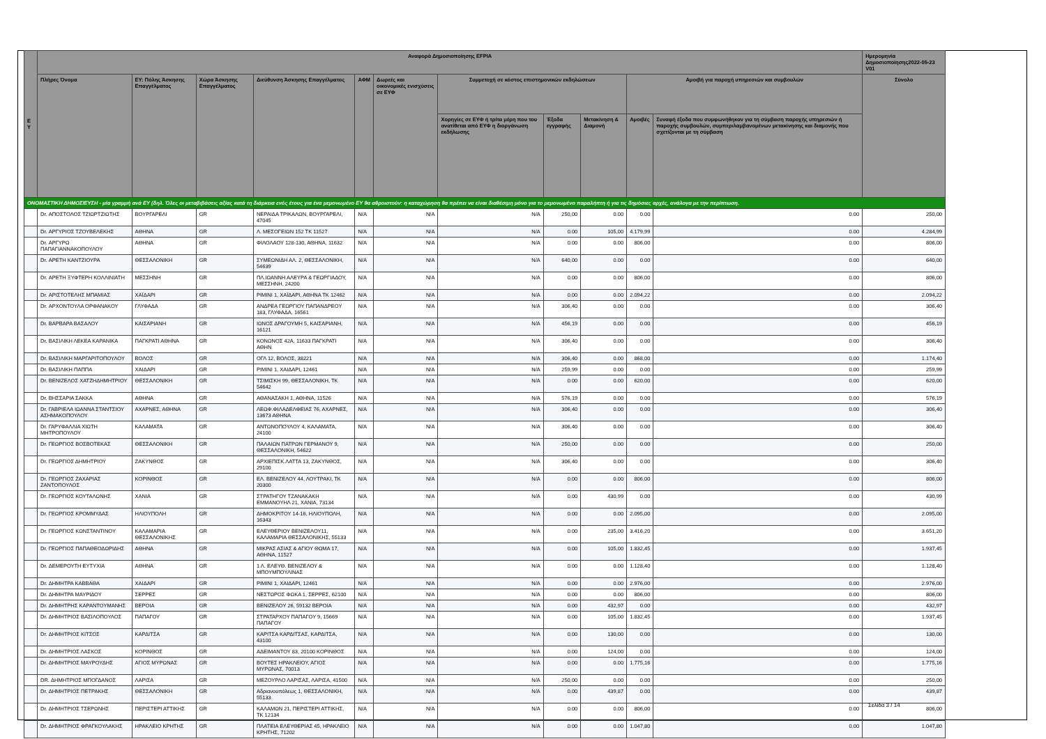| Ε Υ | Αναφορά Δημοσιοποίησης EFPIA | | | | | | | | | | | Ημερομηνία Δημοσιοποίησης2022-05-23 V01 |
| --- | --- | --- | --- | --- | --- | --- | --- | --- | --- | --- | --- | --- |
| | Πλήρες Όνομα | ΕΥ: Πόλης Άσκησης Επαγγέλματος | Χώρα Άσκησης Επαγγέλματος | Διεύθυνση Άσκησης Επαγγέλματος | ΑΦΜ | Δωρεές και οικονομικές ενισχύσεις σε ΕΥΦ | Συμμετοχή σε κόστος επιστημονικών εκδηλώσεων | | | Αμοιβή για παροχή υπηρεσιών και συμβουλών | | Σύνολο |
| | | | | | | | Χορηγίες σε ΕΥΦ ή τρίτα μέρη που του ανατίθεται από ΕΥΦ η διοργάνωση εκδήλωσης | Έξοδα εγγραφής | Μετακίνηση & Διαμονή | Αμοιβές | Συναφή έξοδα που συμφωνήθηκαν για τη σύμβαση παροχής υπηρεσιών ή παροχής συμβουλών, συμπεριλαμβανομένων μετακίνησης και διαμονής που σχετίζονται με τη σύμβαση | |
| ΟΝΟΜΑΣΤΙΚΗ ΔΗΜΟΣΙΕΥΣΗ - μία γραμμή ανά ΕΥ (δηλ. Όλες οι μεταβιβάσεις αξίας κατά τη διάρκεια ενός έτους για ένα μεμονωμένο ΕΥ θα αθροιστούν: η καταχώρηση θα πρέπει να είναι διαθέσιμη μόνο για το μεμονωμένο παραλήπτη ή για τις δημόσιες αρχές, ανάλογα με την περίπτωση. | | | | | | | | | | | | |
| | Dr. ΑΠΟΣΤΟΛΟΣ ΤΖΙΩΡΤΖΙΩΤΗΣ | ΒΟΥΡΓΑΡΕΛΙ | GR | ΝΕΡΑΙΔΑ ΤΡΙΚΑΛΩΝ, ΒΟΥΡΓΑΡΕΛΙ, 47045 | N/A | N/A | N/A | 250,00 | 0.00 | 0.00 | 0.00 | 250,00 |
| | Dr. ΑΡΓΥΡΙΟΣ ΤΖΟΥΒΕΛΕΚΗΣ | ΑΘΗΝΑ | GR | Λ. ΜΕΣΟΓΕΙΩΝ 152 ΤΚ 11527 | N/A | N/A | N/A | 0.00 | 105,00 | 4.179,99 | 0.00 | 4.284,99 |
| | Dr. ΑΡΓΥΡΩ ΠΑΠΑΓΙΑΝΝΑΚΟΠΟΥΛΟΥ | ΑΘΗΝΑ | GR | ΦΙΛΟΛΑΟΥ 128-130, ΑΘΗΝΑ, 11632 | N/A | N/A | N/A | 0.00 | 0.00 | 806,00 | 0.00 | 806,00 |
| | Dr. ΑΡΕΤΗ ΚΑΝΤΖΙΟΥΡΑ | ΘΕΣΣΑΛΟΝΙΚΗ | GR | ΣΥΜΕΩΝΙΔΗ ΑΛ. 2, ΘΕΣΣΑΛΟΝΙΚΗ, 54639 | N/A | N/A | N/A | 640,00 | 0.00 | 0.00 | 0.00 | 640,00 |
| | Dr. ΑΡΕΤΗ ΞΥΦΤΕΡΗ ΚΟΛΛΙΝΙΑΤΗ | ΜΕΣΣΗΝΗ | GR | ΠΛ.ΙΩΑΝΝΗ ΑΛΕΥΡΑ & ΓΕΩΡΓΙΑΔΟΥ, ΜΕΣΣΗΝΗ, 24200 | N/A | N/A | N/A | 0.00 | 0.00 | 806,00 | 0.00 | 806,00 |
| | Dr. ΑΡΙΣΤΟΤΕΛΗΣ ΜΠΑΜΙΑΣ | ΧΑΪΔΑΡΙ | GR | ΡΙΜΙΝΙ 1, ΧΑΪΔΑΡΙ, ΑΘΗΝΑ ΤΚ 12462 | N/A | N/A | N/A | 0.00 | 0.00 | 2.094,22 | 0.00 | 2.094,22 |
| | Dr. ΑΡΧΟΝΤΟΥΛΑ ΟΡΦΑΝΑΚΟΥ | ΓΛΥΦΑΔΑ | GR | ΑΝΔΡΕΑ ΓΕΩΡΓΙΟΥ ΠΑΠΑΝΔΡΕΟΥ 183, ΓΛΥΦΑΔΑ, 16561 | N/A | N/A | N/A | 306,40 | 0.00 | 0.00 | 0.00 | 306,40 |
| | Dr. ΒΑΡΒΑΡΑ ΒΑΣΑΛΟΥ | ΚΑΙΣΑΡΙΑΝΗ | GR | ΙΩΝΟΣ ΔΡΑΓΟΥΜΗ 5, ΚΑΙΣΑΡΙΑΝΗ, 16121 | N/A | N/A | N/A | 456,19 | 0.00 | 0.00 | 0.00 | 456,19 |
| | Dr. ΒΑΣΙΛΙΚΗ ΛΕΚΕΑ ΚΑΡΑΝΙΚΑ | ΠΑΓΚΡΑΤΙ ΑΘΗΝΑ | GR | ΚΟΝΩΝΟΣ 42Α, 11633 ΠΑΓΚΡΑΤΙ ΑΘΗΝ | N/A | N/A | N/A | 306,40 | 0.00 | 0.00 | 0.00 | 306,40 |
| | Dr. ΒΑΣΙΛΙΚΗ ΜΑΡΓΑΡΙΤΟΠΟΥΛΟΥ | ΒΟΛΟΣ | GR | ΟΓΛ 12, ΒΟΛΟΣ, 38221 | N/A | N/A | N/A | 306,40 | 0.00 | 868,00 | 0.00 | 1.174,40 |
| | Dr. ΒΑΣΙΛΙΚΗ ΠΑΠΠΑ | ΧΑΙΔΑΡΙ | GR | ΡΙΜΙΝΙ 1, ΧΑΙΔΑΡΙ, 12461 | N/A | N/A | N/A | 259,99 | 0.00 | 0.00 | 0.00 | 259,99 |
| | Dr. ΒΕΝΙΖΕΛΟΣ ΧΑΤΖΗΔΗΜΗΤΡΙΟΥ | ΘΕΣΣΑΛΟΝΙΚΗ | GR | ΤΣΙΜΙΣΚΗ 99, ΘΕΣΣΑΛΟΝΙΚΗ, ΤΚ 54642 | N/A | N/A | N/A | 0.00 | 0.00 | 620,00 | 0.00 | 620,00 |
| | Dr. ΒΗΣΣΑΡΙΑ ΣΑΚΚΑ | ΑΘΗΝΑ | GR | ΑΘΑΝΑΣΑΚΗ 1, ΑΘΗΝΑ, 11526 | N/A | N/A | N/A | 576,19 | 0.00 | 0.00 | 0.00 | 576,19 |
| | Dr. ΓΑΒΡΙΕΛΑ ΙΩΑΝΝΑ ΣΤΑΝΤΣΙΟΥ ΑΣΗΜΑΚΟΠΟΥΛΟΥ | ΑΧΑΡΝΕΣ, ΑΘΗΝΑ | GR | ΛΕΩΦ.ΦΙΛΑΔΕΛΦΕΙΑΣ 76, ΑΧΑΡΝΕΣ, 13673 ΑΘΗΝΑ | N/A | N/A | N/A | 306,40 | 0.00 | 0.00 | 0.00 | 306,40 |
| | Dr. ΓΑΡΥΦΑΛΛΙΑ ΧΙΩΤΗ ΜΗΤΡΟΠΟΥΛΟΥ | ΚΑΛΑΜΑΤΑ | GR | ΑΝΤΩΝΟΠΟΥΛΟΥ 4, ΚΑΛΑΜΑΤΑ, 24100 | N/A | N/A | N/A | 306,40 | 0.00 | 0.00 | 0.00 | 306,40 |
| | Dr. ΓΕΩΡΓΙΟΣ ΒΟΣΒΟΤΕΚΑΣ | ΘΕΣΣΑΛΟΝΙΚΗ | GR | ΠΑΛΑΙΩΝ ΠΑΤΡΩΝ ΓΕΡΜΑΝΟΥ 9, ΘΕΣΣΑΛΟΝΙΚΗ, 54622 | N/A | N/A | N/A | 250,00 | 0.00 | 0.00 | 0.00 | 250,00 |
| | Dr. ΓΕΩΡΓΙΟΣ ΔΗΜΗΤΡΙΟΥ | ΖΑΚΥΝΘΟΣ | GR | ΑΡΧΙΕΠΙΣΚ.ΛΑΤΤΑ 13, ΖΑΚΥΝΘΟΣ, 29100 | N/A | N/A | N/A | 306,40 | 0.00 | 0.00 | 0.00 | 306,40 |
| | Dr. ΓΕΩΡΓΙΟΣ ΖΑΧΑΡΙΑΣ ΖΑΝΤΟΠΟΥΛΟΣ | ΚΟΡΙΝΘΟΣ | GR | ΕΛ. ΒΕΝΙΖΕΛΟΥ 44, ΛΟΥΤΡΑΚΙ, ΤΚ 20300 | N/A | N/A | N/A | 0.00 | 0.00 | 806,00 | 0.00 | 806,00 |
| | Dr. ΓΕΩΡΓΙΟΣ ΚΟΥΤΑΛΩΝΗΣ | ΧΑΝΙΑ | GR | ΣΤΡΑΤΗΓΟΥ ΤΖΑΝΑΚΑΚΗ ΕΜΜΑΝΟΥΗΛ 21, ΧΑΝΙΑ, 73134 | N/A | N/A | N/A | 0.00 | 430,99 | 0.00 | 0.00 | 430,99 |
| | Dr. ΓΕΩΡΓΙΟΣ ΚΡΟΜΜΥΔΑΣ | ΗΛΙΟΥΠΟΛΗ | GR | ΔΗΜΟΚΡΙΤΟΥ 14-16, ΗΛΙΟΥΠΟΛΗ, 16343 | N/A | N/A | N/A | 0.00 | 0.00 | 2.095,00 | 0.00 | 2.095,00 |
| | Dr. ΓΕΩΡΓΙΟΣ ΚΩΝΣΤΑΝΤΙΝΟΥ | ΚΑΛΑΜΑΡΙΑ ΘΕΣΣΑΛΟΝΙΚΗΣ | GR | ΕΛΕΥΘΕΡΙΟΥ ΒΕΝΙΖΕΛΟΥ11, ΚΑΛΑΜΑΡΙΑ ΘΕΣΣΑΛΟΝΙΚΗΣ, 55133 | N/A | N/A | N/A | 0.00 | 235,00 | 3.416,20 | 0.00 | 3.651,20 |
| | Dr. ΓΕΩΡΓΙΟΣ ΠΑΠΑΘΕΟΔΩΡΙΔΗΣ | ΑΘΗΝΑ | GR | ΜΙΚΡΑΣ ΑΣΙΑΣ & ΑΓΙΟΥ ΘΩΜΑ 17, ΑΘΗΝΑ, 11527 | N/A | N/A | N/A | 0.00 | 105,00 | 1.832,45 | 0.00 | 1.937,45 |
| | Dr. ΔΕΜΕΡΟΥΤΗ ΕΥΤΥΧΙΑ | ΑΘΗΝΑ | GR | 1 Λ. ΕΛΕΥΘ. ΒΕΝΙΖΕΛΟΥ & ΜΠΟΥΜΠΟΥΛΙΝΑΣ | N/A | N/A | N/A | 0.00 | 0.00 | 1.128,40 | 0.00 | 1.128,40 |
| | Dr. ΔΗΜΗΤΡΑ ΚΑΒΒΑΘΑ | ΧΑΙΔΑΡΙ | GR | ΡΙΜΙΝΙ 1, ΧΑΙΔΑΡΙ, 12461 | N/A | N/A | N/A | 0.00 | 0.00 | 2.976,00 | 0.00 | 2.976,00 |
| | Dr. ΔΗΜΗΤΡΑ ΜΑΥΡΙΔΟΥ | ΣΕΡΡΕΣ | GR | ΝΕΣΤΩΡΟΣ ΦΩΚΑ 1, ΣΕΡΡΕΣ, 62100 | N/A | N/A | N/A | 0.00 | 0.00 | 806,00 | 0.00 | 806,00 |
| | Dr. ΔΗΜΗΤΡΗΣ ΚΑΡΑΝΤΟΥΜΑΝΗΣ | ΒΕΡΟΙΑ | GR | ΒΕΝΙΖΕΛΟΥ 26, 59132 ΒΕΡΟΙΑ | N/A | N/A | N/A | 0.00 | 432,97 | 0.00 | 0.00 | 432,97 |
| | Dr. ΔΗΜΗΤΡΙΟΣ ΒΑΣΙΛΟΠΟΥΛΟΣ | ΠΑΠΑΓΟΥ | GR | ΣΤΡΑΤΑΡΧΟΥ ΠΑΠΑΓΟΥ 9, 15669 ΠΑΠΑΓΟΥ | N/A | N/A | N/A | 0.00 | 105,00 | 1.832,45 | 0.00 | 1.937,45 |
| | Dr. ΔΗΜΗΤΡΙΟΣ ΚΙΤΣΟΣ | ΚΑΡΔΙΤΣΑ | GR | ΚΑΡΙΤΣΑ ΚΑΡΔΙΤΣΑΣ, ΚΑΡΔΙΤΣΑ, 43100 | N/A | N/A | N/A | 0.00 | 130,00 | 0.00 | 0.00 | 130,00 |
| | Dr. ΔΗΜΗΤΡΙΟΣ ΛΑΣΚΟΣ | ΚΟΡΙΝΘΟΣ | GR | ΑΔΕΙΜΑΝΤΟΥ 83, 20100 ΚΟΡΙΝΘΟΣ | N/A | N/A | N/A | 0.00 | 124,00 | 0.00 | 0.00 | 124,00 |
| | Dr. ΔΗΜΗΤΡΙΟΣ ΜΑΥΡΟΥΔΗΣ | ΑΓΙΟΣ ΜΥΡΩΝΑΣ | GR | ΒΟΥΤΕΣ ΗΡΑΚΛΕΙΟΥ, ΑΓΙΟΣ ΜΥΡΩΝΑΣ, 70013 | N/A | N/A | N/A | 0.00 | 0.00 | 1.775,16 | 0.00 | 1.775,16 |
| | DR. ΔΗΜΗΤΡΙΟΣ ΜΠΟΓΔΑΝΟΣ | ΛΑΡΙΣΑ | GR | ΜΕΖΟΥΡΛΟ ΛΑΡΙΣΑΣ, ΛΑΡΙΣΑ, 41500 | N/A | N/A | N/A | 250,00 | 0.00 | 0.00 | 0.00 | 250,00 |
| | Dr. ΔΗΜΗΤΡΙΟΣ ΠΕΤΡΑΚΗΣ | ΘΕΣΣΑΛΟΝΙΚΗ | GR | Αδριανουπόλεως 1, ΘΕΣΣΑΛΟΝΙΚΗ, 55133 | N/A | N/A | N/A | 0.00 | 439,87 | 0.00 | 0.00 | 439,87 |
| | Dr. ΔΗΜΗΤΡΙΟΣ ΤΣΕΡΩΝΗΣ | ΠΕΡΙΣΤΕΡΙ ΑΤΤΙΚΗΣ | GR | ΚΑΛΑΜΩΝ 21, ΠΕΡΙΣΤΕΡΙ ΑΤΤΙΚΗΣ, ΤΚ 12134 | N/A | N/A | N/A | 0.00 | 0.00 | 806,00 | 0.00 | 806,00 |
| | Dr. ΔΗΜΗΤΡΙΟΣ ΦΡΑΓΚΟΥΛΑΚΗΣ | ΗΡΑΚΛΕΙΟ ΚΡΗΤΗΣ | GR | ΠΛΑΤΕΙΑ ΕΛΕΥΘΕΡΙΑΣ 45, ΗΡΑΚΛΕΙΟ ΚΡΗΤΗΣ, 71202 | N/A | N/A | N/A | 0.00 | 0.00 | 1.047,80 | 0.00 | 1.047,80 |
Σελίδα 3 / 14